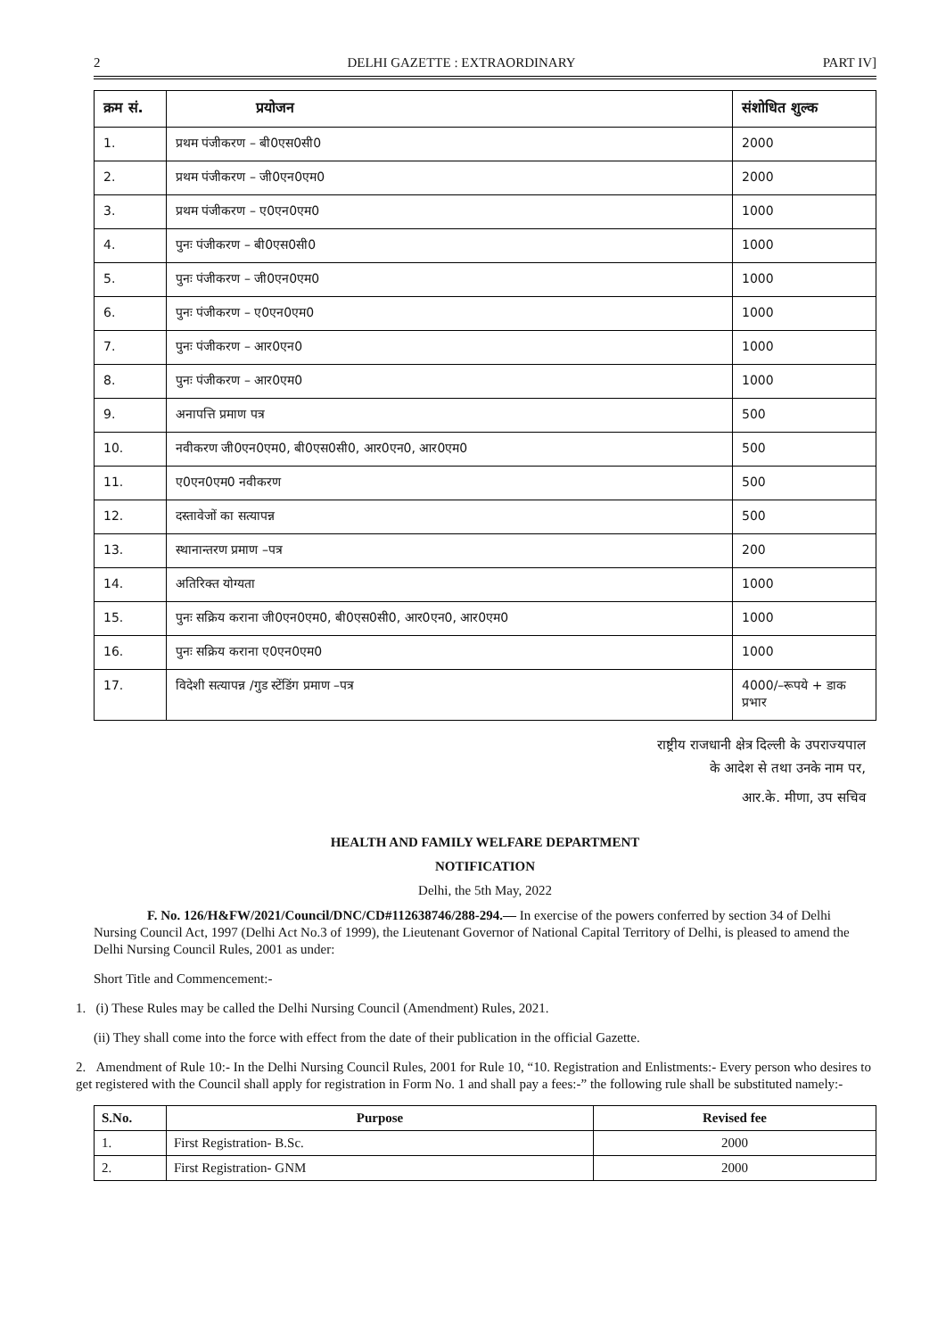2 DELHI GAZETTE : EXTRAORDINARY PART IV]
| क्रम सं. | प्रयोजन | संशोधित शुल्क |
| --- | --- | --- |
| 1. | प्रथम पंजीकरण – बी0एस0सी0 | 2000 |
| 2. | प्रथम पंजीकरण – जी0एन0एम0 | 2000 |
| 3. | प्रथम पंजीकरण – ए0एन0एम0 | 1000 |
| 4. | पुनः पंजीकरण – बी0एस0सी0 | 1000 |
| 5. | पुनः पंजीकरण – जी0एन0एम0 | 1000 |
| 6. | पुनः पंजीकरण – ए0एन0एम0 | 1000 |
| 7. | पुनः पंजीकरण – आर0एन0 | 1000 |
| 8. | पुनः पंजीकरण – आर0एम0 | 1000 |
| 9. | अनापत्ति प्रमाण पत्र | 500 |
| 10. | नवीकरण जी0एन0एम0, बी0एस0सी0, आर0एन0, आर0एम0 | 500 |
| 11. | ए0एन0एम0 नवीकरण | 500 |
| 12. | दस्तावेजों का सत्यापन्न | 500 |
| 13. | स्थानान्तरण प्रमाण –पत्र | 200 |
| 14. | अतिरिक्त योग्यता | 1000 |
| 15. | पुनः सक्रिय कराना जी0एन0एम0, बी0एस0सी0, आर0एन0, आर0एम0 | 1000 |
| 16. | पुनः सक्रिय कराना ए0एन0एम0 | 1000 |
| 17. | विदेशी सत्यापन्न /गुड स्टेंडिंग प्रमाण –पत्र | 4000/–रूपये + डाक प्रभार |
राष्ट्रीय राजधानी क्षेत्र दिल्ली के उपराज्यपाल
के आदेश से तथा उनके नाम पर,
आर.के. मीणा, उप सचिव
HEALTH AND FAMILY WELFARE DEPARTMENT
NOTIFICATION
Delhi, the 5th May, 2022
F. No. 126/H&FW/2021/Council/DNC/CD#112638746/288-294.— In exercise of the powers conferred by section 34 of Delhi Nursing Council Act, 1997 (Delhi Act No.3 of 1999), the Lieutenant Governor of National Capital Territory of Delhi, is pleased to amend the Delhi Nursing Council Rules, 2001 as under:
Short Title and Commencement:-
1. (i) These Rules may be called the Delhi Nursing Council (Amendment) Rules, 2021.
(ii) They shall come into the force with effect from the date of their publication in the official Gazette.
2. Amendment of Rule 10:- In the Delhi Nursing Council Rules, 2001 for Rule 10, “10. Registration and Enlistments:- Every person who desires to get registered with the Council shall apply for registration in Form No. 1 and shall pay a fees:-” the following rule shall be substituted namely:-
| S.No. | Purpose | Revised fee |
| --- | --- | --- |
| 1. | First Registration- B.Sc. | 2000 |
| 2. | First Registration- GNM | 2000 |